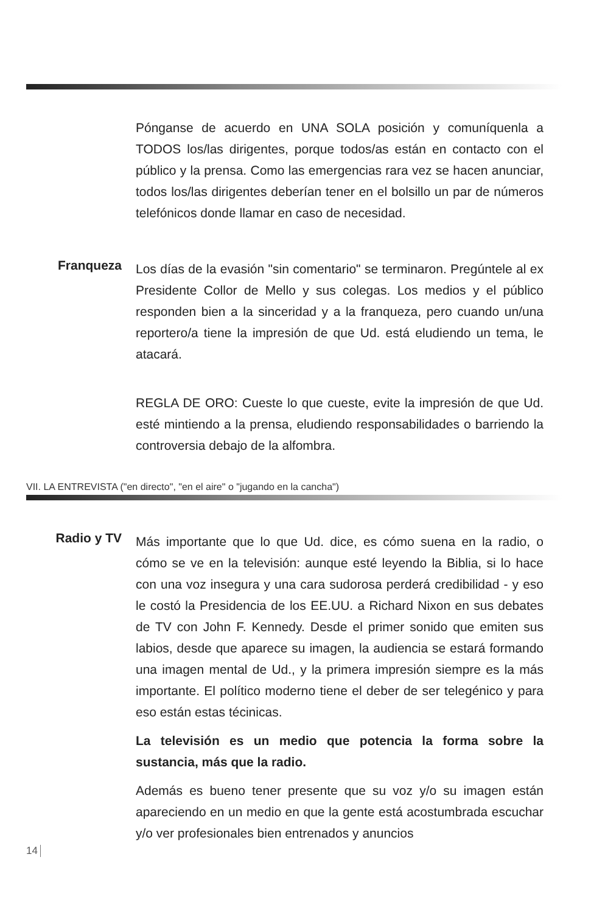Pónganse de acuerdo en UNA SOLA posición y comuníquenla a TODOS los/las dirigentes, porque todos/as están en contacto con el público y la prensa. Como las emergencias rara vez se hacen anunciar, todos los/las dirigentes deberían tener en el bolsillo un par de números telefónicos donde llamar en caso de necesidad.
Franqueza
Los días de la evasión "sin comentario" se terminaron. Pregúntele al ex Presidente Collor de Mello y sus colegas. Los medios y el público responden bien a la sinceridad y a la franqueza, pero cuando un/una reportero/a tiene la impresión de que Ud. está eludiendo un tema, le atacará.
REGLA DE ORO: Cueste lo que cueste, evite la impresión de que Ud. esté mintiendo a la prensa, eludiendo responsabilidades o barriendo la controversia debajo de la alfombra.
VII. LA ENTREVISTA ("en directo", "en el aire" o "jugando en la cancha")
Radio y TV
Más importante que lo que Ud. dice, es cómo suena en la radio, o cómo se ve en la televisión: aunque esté leyendo la Biblia, si lo hace con una voz insegura y una cara sudorosa perderá credibilidad - y eso le costó la Presidencia de los EE.UU. a Richard Nixon en sus debates de TV con John F. Kennedy. Desde el primer sonido que emiten sus labios, desde que aparece su imagen, la audiencia se estará formando una imagen mental de Ud., y la primera impresión siempre es la más importante. El político moderno tiene el deber de ser telegénico y para eso están estas técinicas.
La televisión es un medio que potencia la forma sobre la sustancia, más que la radio.
Además es bueno tener presente que su voz y/o su imagen están apareciendo en un medio en que la gente está acostumbrada escuchar y/o ver profesionales bien entrenados y anuncios
14